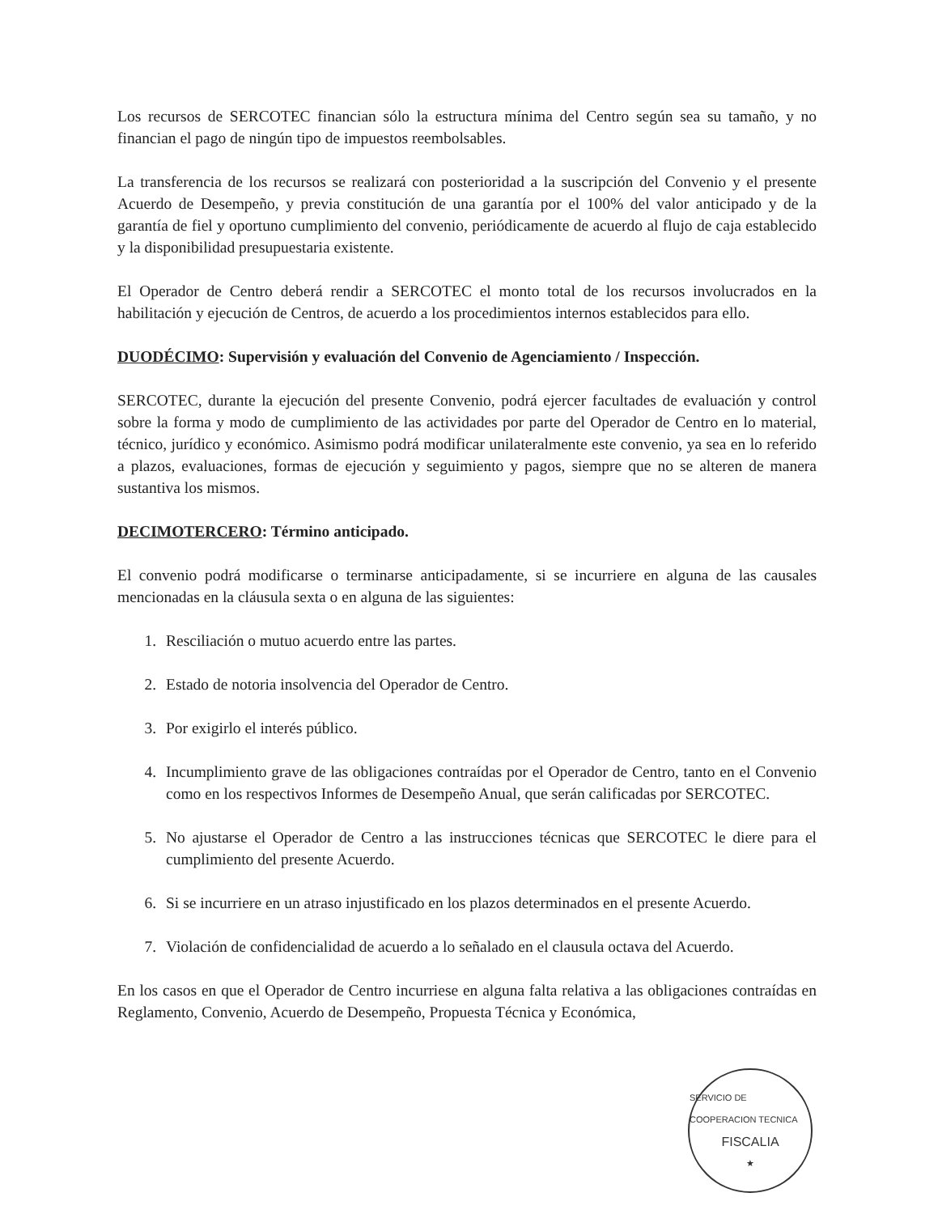Los recursos de SERCOTEC financian sólo la estructura mínima del Centro según sea su tamaño, y no financian el pago de ningún tipo de impuestos reembolsables.
La transferencia de los recursos se realizará con posterioridad a la suscripción del Convenio y el presente Acuerdo de Desempeño, y previa constitución de una garantía por el 100% del valor anticipado y de la garantía de fiel y oportuno cumplimiento del convenio, periódicamente de acuerdo al flujo de caja establecido y la disponibilidad presupuestaria existente.
El Operador de Centro deberá rendir a SERCOTEC el monto total de los recursos involucrados en la habilitación y ejecución de Centros, de acuerdo a los procedimientos internos establecidos para ello.
DUODÉCIMO: Supervisión y evaluación del Convenio de Agenciamiento / Inspección.
SERCOTEC, durante la ejecución del presente Convenio, podrá ejercer facultades de evaluación y control sobre la forma y modo de cumplimiento de las actividades por parte del Operador de Centro en lo material, técnico, jurídico y económico. Asimismo podrá modificar unilateralmente este convenio, ya sea en lo referido a plazos, evaluaciones, formas de ejecución y seguimiento y pagos, siempre que no se alteren de manera sustantiva los mismos.
DECIMOTERCERO: Término anticipado.
El convenio podrá modificarse o terminarse anticipadamente, si se incurriere en alguna de las causales mencionadas en la cláusula sexta o en alguna de las siguientes:
1. Resciliación o mutuo acuerdo entre las partes.
2. Estado de notoria insolvencia del Operador de Centro.
3. Por exigirlo el interés público.
4. Incumplimiento grave de las obligaciones contraídas por el Operador de Centro, tanto en el Convenio como en los respectivos Informes de Desempeño Anual, que serán calificadas por SERCOTEC.
5. No ajustarse el Operador de Centro a las instrucciones técnicas que SERCOTEC le diere para el cumplimiento del presente Acuerdo.
6. Si se incurriere en un atraso injustificado en los plazos determinados en el presente Acuerdo.
7. Violación de confidencialidad de acuerdo a lo señalado en el clausula octava del Acuerdo.
En los casos en que el Operador de Centro incurriese en alguna falta relativa a las obligaciones contraídas en Reglamento, Convenio, Acuerdo de Desempeño, Propuesta Técnica y Económica,
SERVICIO DE COOPERACION TECNICA
FISCALIA
★